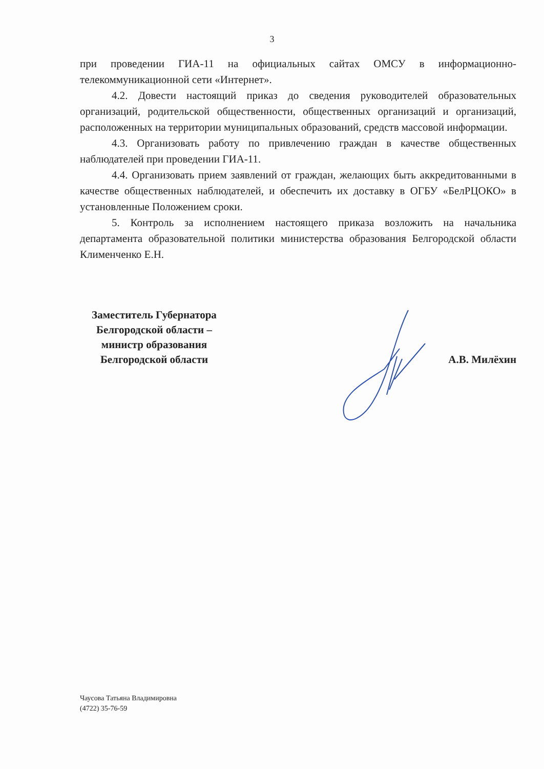3
при проведении ГИА-11 на официальных сайтах ОМСУ в информационно-телекоммуникационной сети «Интернет».
4.2. Довести настоящий приказ до сведения руководителей образовательных организаций, родительской общественности, общественных организаций и организаций, расположенных на территории муниципальных образований, средств массовой информации.
4.3. Организовать работу по привлечению граждан в качестве общественных наблюдателей при проведении ГИА-11.
4.4. Организовать прием заявлений от граждан, желающих быть аккредитованными в качестве общественных наблюдателей, и обеспечить их доставку в ОГБУ «БелРЦОКО» в установленные Положением сроки.
5. Контроль за исполнением настоящего приказа возложить на начальника департамента образовательной политики министерства образования Белгородской области Клименченко Е.Н.
Заместитель Губернатора
Белгородской области –
министр образования
Белгородской области
А.В. Милёхин
Чаусова Татьяна Владимировна
(4722) 35-76-59